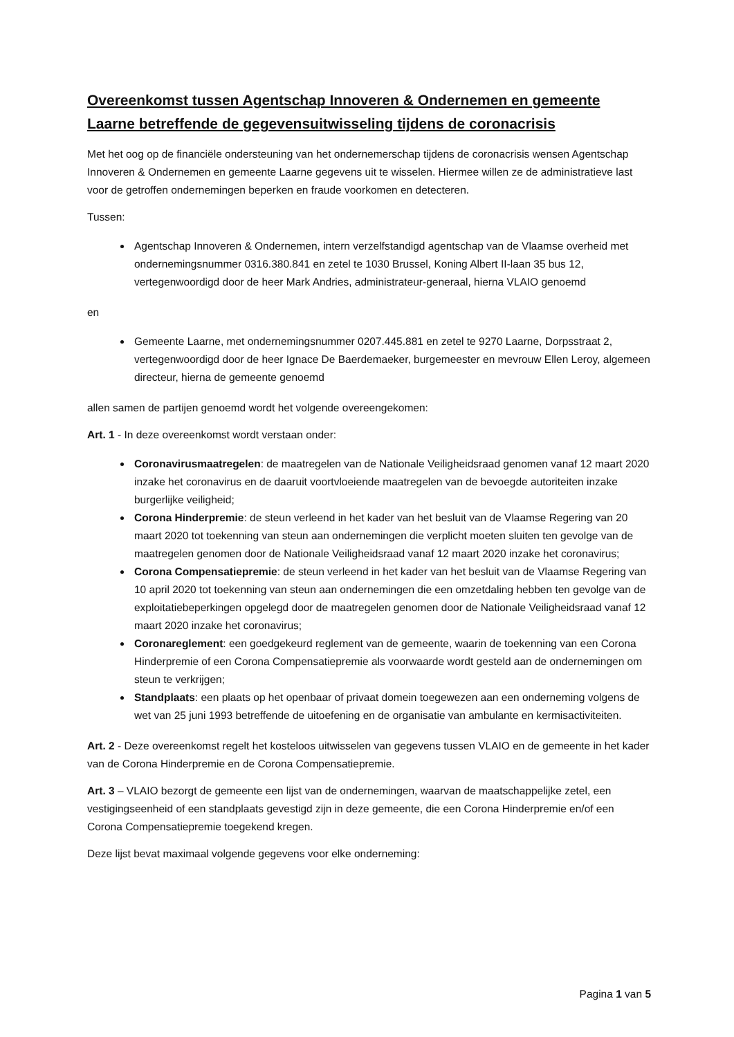Overeenkomst tussen Agentschap Innoveren & Ondernemen en gemeente Laarne betreffende de gegevensuitwisseling tijdens de coronacrisis
Met het oog op de financiële ondersteuning van het ondernemerschap tijdens de coronacrisis wensen Agentschap Innoveren & Ondernemen en gemeente Laarne gegevens uit te wisselen. Hiermee willen ze de administratieve last voor de getroffen ondernemingen beperken en fraude voorkomen en detecteren.
Tussen:
Agentschap Innoveren & Ondernemen, intern verzelfstandigd agentschap van de Vlaamse overheid met ondernemingsnummer 0316.380.841 en zetel te 1030 Brussel, Koning Albert II-laan 35 bus 12, vertegenwoordigd door de heer Mark Andries, administrateur-generaal, hierna VLAIO genoemd
en
Gemeente Laarne, met ondernemingsnummer 0207.445.881 en zetel te 9270 Laarne, Dorpsstraat 2, vertegenwoordigd door de heer Ignace De Baerdemaeker, burgemeester en mevrouw Ellen Leroy, algemeen directeur, hierna de gemeente genoemd
allen samen de partijen genoemd wordt het volgende overeengekomen:
Art. 1 - In deze overeenkomst wordt verstaan onder:
Coronavirusmaatregelen: de maatregelen van de Nationale Veiligheidsraad genomen vanaf 12 maart 2020 inzake het coronavirus en de daaruit voortvloeiende maatregelen van de bevoegde autoriteiten inzake burgerlijke veiligheid;
Corona Hinderpremie: de steun verleend in het kader van het besluit van de Vlaamse Regering van 20 maart 2020 tot toekenning van steun aan ondernemingen die verplicht moeten sluiten ten gevolge van de maatregelen genomen door de Nationale Veiligheidsraad vanaf 12 maart 2020 inzake het coronavirus;
Corona Compensatiepremie: de steun verleend in het kader van het besluit van de Vlaamse Regering van 10 april 2020 tot toekenning van steun aan ondernemingen die een omzetdaling hebben ten gevolge van de exploitatiebeperkingen opgelegd door de maatregelen genomen door de Nationale Veiligheidsraad vanaf 12 maart 2020 inzake het coronavirus;
Coronareglement: een goedgekeurd reglement van de gemeente, waarin de toekenning van een Corona Hinderpremie of een Corona Compensatiepremie als voorwaarde wordt gesteld aan de ondernemingen om steun te verkrijgen;
Standplaats: een plaats op het openbaar of privaat domein toegewezen aan een onderneming volgens de wet van 25 juni 1993 betreffende de uitoefening en de organisatie van ambulante en kermisactiviteiten.
Art. 2 - Deze overeenkomst regelt het kosteloos uitwisselen van gegevens tussen VLAIO en de gemeente in het kader van de Corona Hinderpremie en de Corona Compensatiepremie.
Art. 3 – VLAIO bezorgt de gemeente een lijst van de ondernemingen, waarvan de maatschappelijke zetel, een vestigingseenheid of een standplaats gevestigd zijn in deze gemeente, die een Corona Hinderpremie en/of een Corona Compensatiepremie toegekend kregen.
Deze lijst bevat maximaal volgende gegevens voor elke onderneming:
Pagina 1 van 5